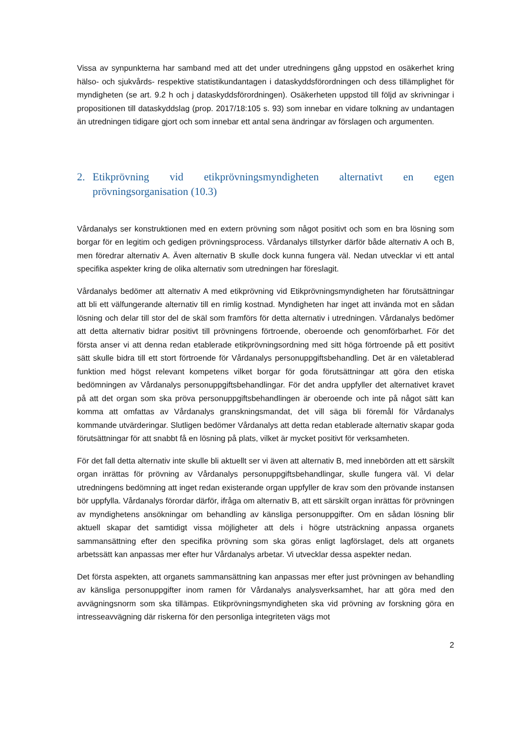Vissa av synpunkterna har samband med att det under utredningens gång uppstod en osäkerhet kring hälso- och sjukvårds- respektive statistikundantagen i dataskyddsförordningen och dess tillämplighet för myndigheten (se art. 9.2 h och j dataskyddsförordningen). Osäkerheten uppstod till följd av skrivningar i propositionen till dataskyddslag (prop. 2017/18:105 s. 93) som innebar en vidare tolkning av undantagen än utredningen tidigare gjort och som innebar ett antal sena ändringar av förslagen och argumenten.
2. Etikprövning vid etikprövningsmyndigheten alternativt en egen prövningsorganisation (10.3)
Vårdanalys ser konstruktionen med en extern prövning som något positivt och som en bra lösning som borgar för en legitim och gedigen prövningsprocess. Vårdanalys tillstyrker därför både alternativ A och B, men föredrar alternativ A. Även alternativ B skulle dock kunna fungera väl. Nedan utvecklar vi ett antal specifika aspekter kring de olika alternativ som utredningen har föreslagit.
Vårdanalys bedömer att alternativ A med etikprövning vid Etikprövningsmyndigheten har förutsättningar att bli ett välfungerande alternativ till en rimlig kostnad. Myndigheten har inget att invända mot en sådan lösning och delar till stor del de skäl som framförs för detta alternativ i utredningen. Vårdanalys bedömer att detta alternativ bidrar positivt till prövningens förtroende, oberoende och genomförbarhet. För det första anser vi att denna redan etablerade etikprövningsordning med sitt höga förtroende på ett positivt sätt skulle bidra till ett stort förtroende för Vårdanalys personuppgiftsbehandling. Det är en väletablerad funktion med högst relevant kompetens vilket borgar för goda förutsättningar att göra den etiska bedömningen av Vårdanalys personuppgiftsbehandlingar. För det andra uppfyller det alternativet kravet på att det organ som ska pröva personuppgiftsbehandlingen är oberoende och inte på något sätt kan komma att omfattas av Vårdanalys granskningsmandat, det vill säga bli föremål för Vårdanalys kommande utvärderingar. Slutligen bedömer Vårdanalys att detta redan etablerade alternativ skapar goda förutsättningar för att snabbt få en lösning på plats, vilket är mycket positivt för verksamheten.
För det fall detta alternativ inte skulle bli aktuellt ser vi även att alternativ B, med innebörden att ett särskilt organ inrättas för prövning av Vårdanalys personuppgiftsbehandlingar, skulle fungera väl. Vi delar utredningens bedömning att inget redan existerande organ uppfyller de krav som den prövande instansen bör uppfylla. Vårdanalys förordar därför, ifråga om alternativ B, att ett särskilt organ inrättas för prövningen av myndighetens ansökningar om behandling av känsliga personuppgifter. Om en sådan lösning blir aktuell skapar det samtidigt vissa möjligheter att dels i högre utsträckning anpassa organets sammansättning efter den specifika prövning som ska göras enligt lagförslaget, dels att organets arbetssätt kan anpassas mer efter hur Vårdanalys arbetar. Vi utvecklar dessa aspekter nedan.
Det första aspekten, att organets sammansättning kan anpassas mer efter just prövningen av behandling av känsliga personuppgifter inom ramen för Vårdanalys analysverksamhet, har att göra med den avvägningsnorm som ska tillämpas. Etikprövningsmyndigheten ska vid prövning av forskning göra en intresseavvägning där riskerna för den personliga integriteten vägs mot
2